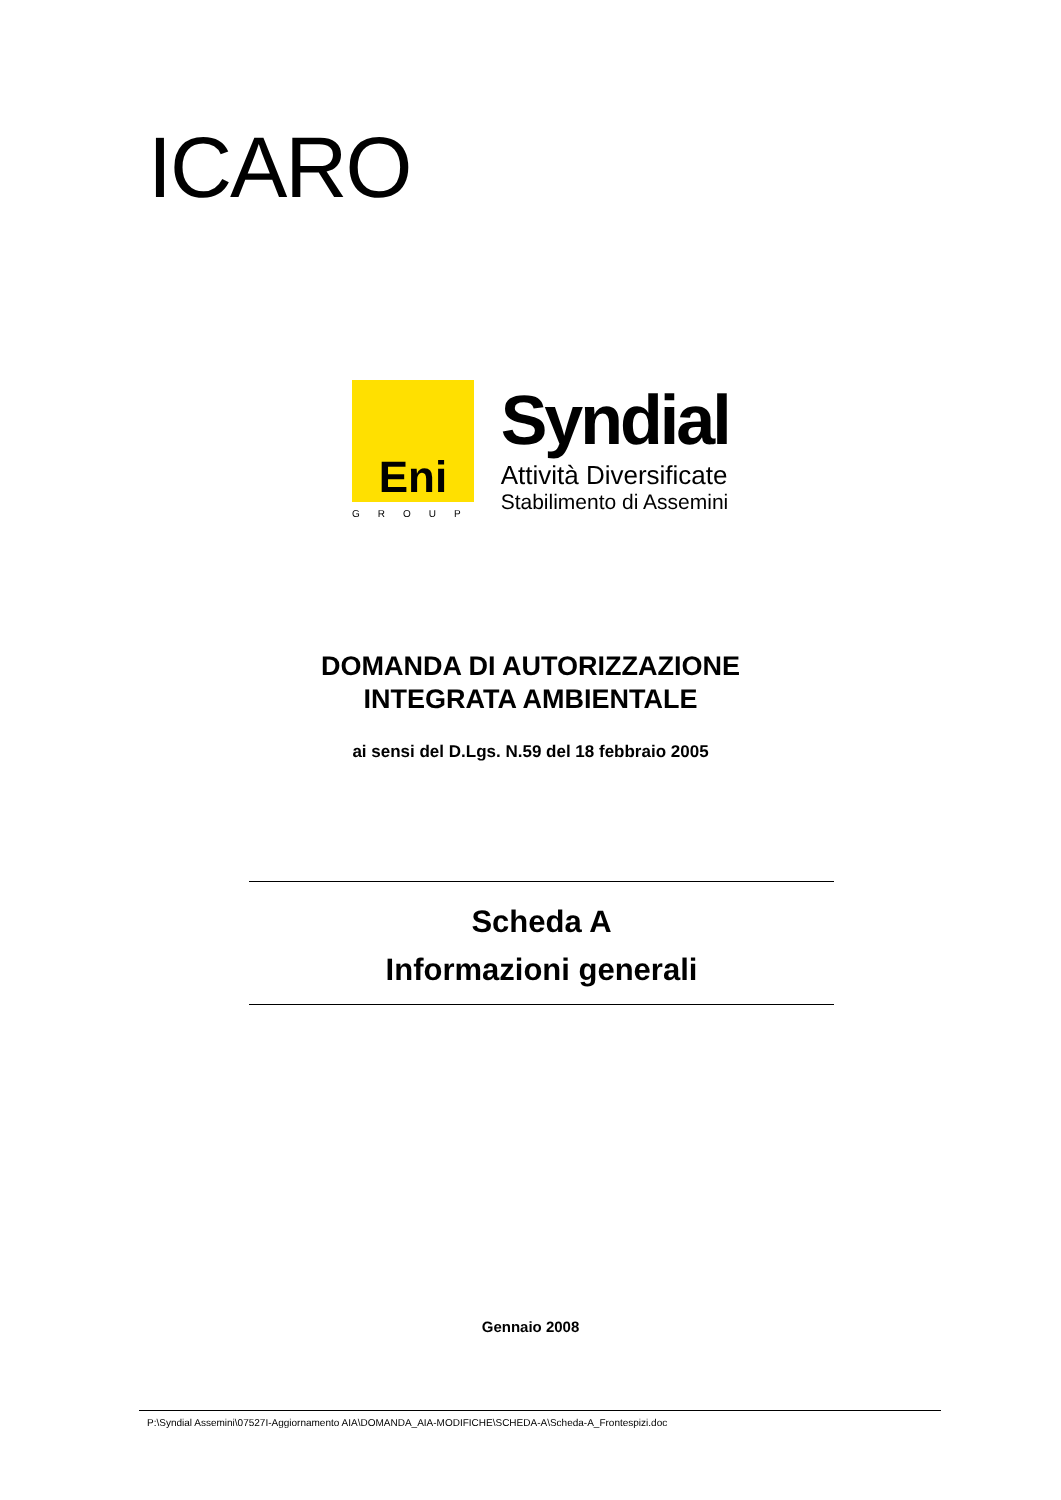ICARO
Eni
GROUP
Syndial
Attività Diversificate
Stabilimento di Assemini
DOMANDA DI AUTORIZZAZIONE
INTEGRATA AMBIENTALE
ai sensi del D.Lgs. N.59 del 18 febbraio 2005
Scheda A
Informazioni generali
Gennaio 2008
P:\Syndial Assemini\07527I-Aggiornamento AIA\DOMANDA_AIA-MODIFICHE\SCHEDA-A\Scheda-A_Frontespizi.doc